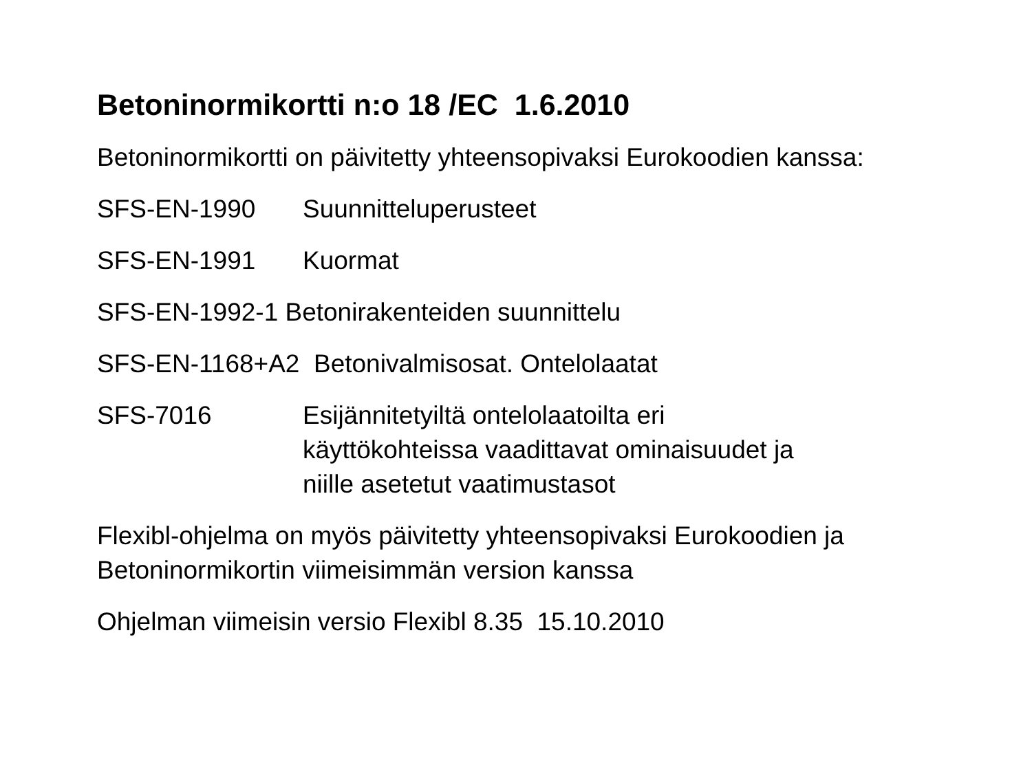Betoninormikortti n:o 18 /EC 1.6.2010
Betoninormikortti on päivitetty yhteensopivaksi Eurokoodien kanssa:
SFS-EN-1990 Suunnitteluperusteet
SFS-EN-1991 Kuormat
SFS-EN-1992-1 Betonirakenteiden suunnittelu
SFS-EN-1168+A2 Betonivalmisosat. Ontelolaatat
SFS-7016 Esijännitetyiltä ontelolaatoilta eri
käyttökohteissa vaadittavat ominaisuudet ja
niille asetetut vaatimustasot
Flexibl-ohjelma on myös päivitetty yhteensopivaksi Eurokoodien ja
Betoninormikortin viimeisimmän version kanssa
Ohjelman viimeisin versio Flexibl 8.35 15.10.2010